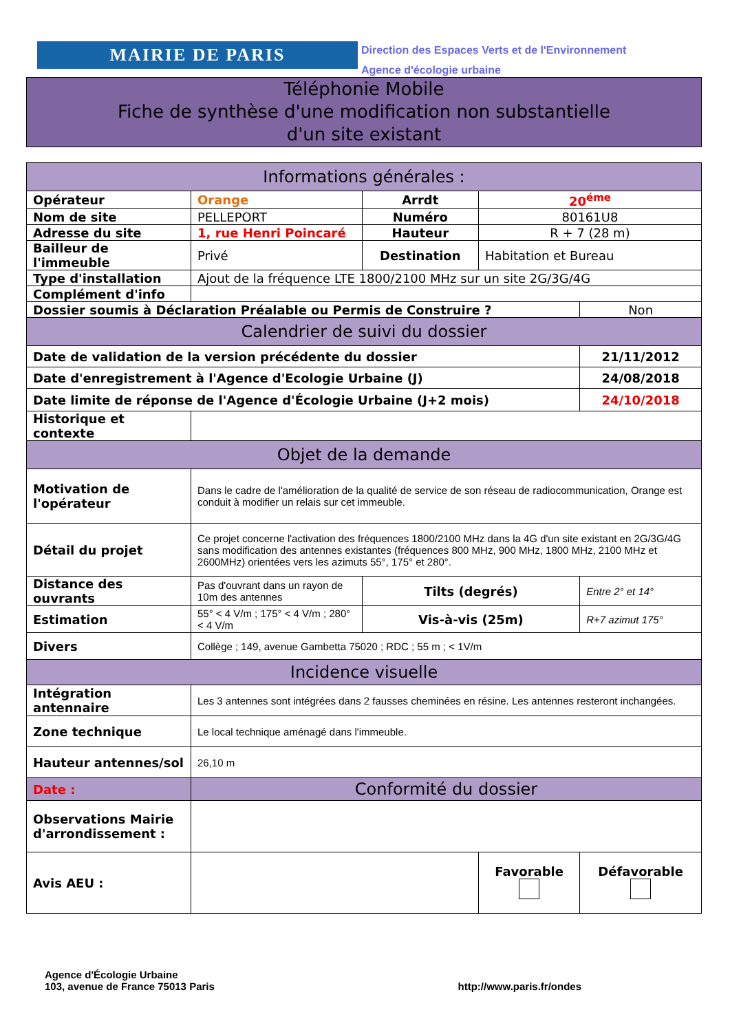MAIRIE DE PARIS
Direction des Espaces Verts et de l'Environnement
Agence d'écologie urbaine
Téléphonie Mobile
Fiche de synthèse d'une modification non substantielle
d'un site existant
| Informations générales : | | | | |
| --- | --- | --- | --- | --- |
| Opérateur | Orange | Arrdt | 20<sup>éme</sup> | |
| Nom de site | PELLEPORT | Numéro | 80161U8 | |
| Adresse du site | 1, rue Henri Poincaré | Hauteur | R + 7 (28 m) | |
| Bailleur de l'immeuble | Privé | Destination | Habitation et Bureau | |
| Type d'installation | Ajout de la fréquence LTE 1800/2100 MHz sur un site 2G/3G/4G | | | |
| Complément d'info | | | | |
| Dossier soumis à Déclaration Préalable ou Permis de Construire ? | | | | Non |
| Calendrier de suivi du dossier | | | | |
| Date de validation de la version précédente du dossier | | | | 21/11/2012 |
| Date d'enregistrement à l'Agence d'Ecologie Urbaine (J) | | | | 24/08/2018 |
| Date limite de réponse de l'Agence d'Écologie Urbaine (J+2 mois) | | | | 24/10/2018 |
| Historique et contexte | | | | |
| Objet de la demande | | | | |
| Motivation de l'opérateur | Dans le cadre de l'amélioration de la qualité de service de son réseau de radiocommunication, Orange est conduit à modifier un relais sur cet immeuble. | | | |
| Détail du projet | Ce projet concerne l'activation des fréquences 1800/2100 MHz dans la 4G d'un site existant en 2G/3G/4G sans modification des antennes existantes (fréquences 800 MHz, 900 MHz, 1800 MHz, 2100 MHz et 2600MHz) orientées vers les azimuts 55°, 175° et 280°. | | | |
| Distance des ouvrants | Pas d'ouvrant dans un rayon de 10m des antennes | Tilts (degrés) | | Entre 2° et 14° |
| Estimation | 55° < 4 V/m ; 175° < 4 V/m ; 280° < 4 V/m | Vis-à-vis (25m) | | R+7 azimut 175° |
| Divers | Collège ; 149, avenue Gambetta 75020 ; RDC ; 55 m ; < 1V/m | | | |
| Incidence visuelle | | | | |
| Intégration antennaire | Les 3 antennes sont intégrées dans 2 fausses cheminées en résine. Les antennes resteront inchangées. | | | |
| Zone technique | Le local technique aménagé dans l'immeuble. | | | |
| Hauteur antennes/sol | 26,10 m | | | |
| Date : | Conformité du dossier | | | |
| Observations Mairie d'arrondissement : | | | | |
| Avis AEU : | | | Favorable | Défavorable |
Agence d'Écologie Urbaine
103, avenue de France 75013 Paris
http://www.paris.fr/ondes